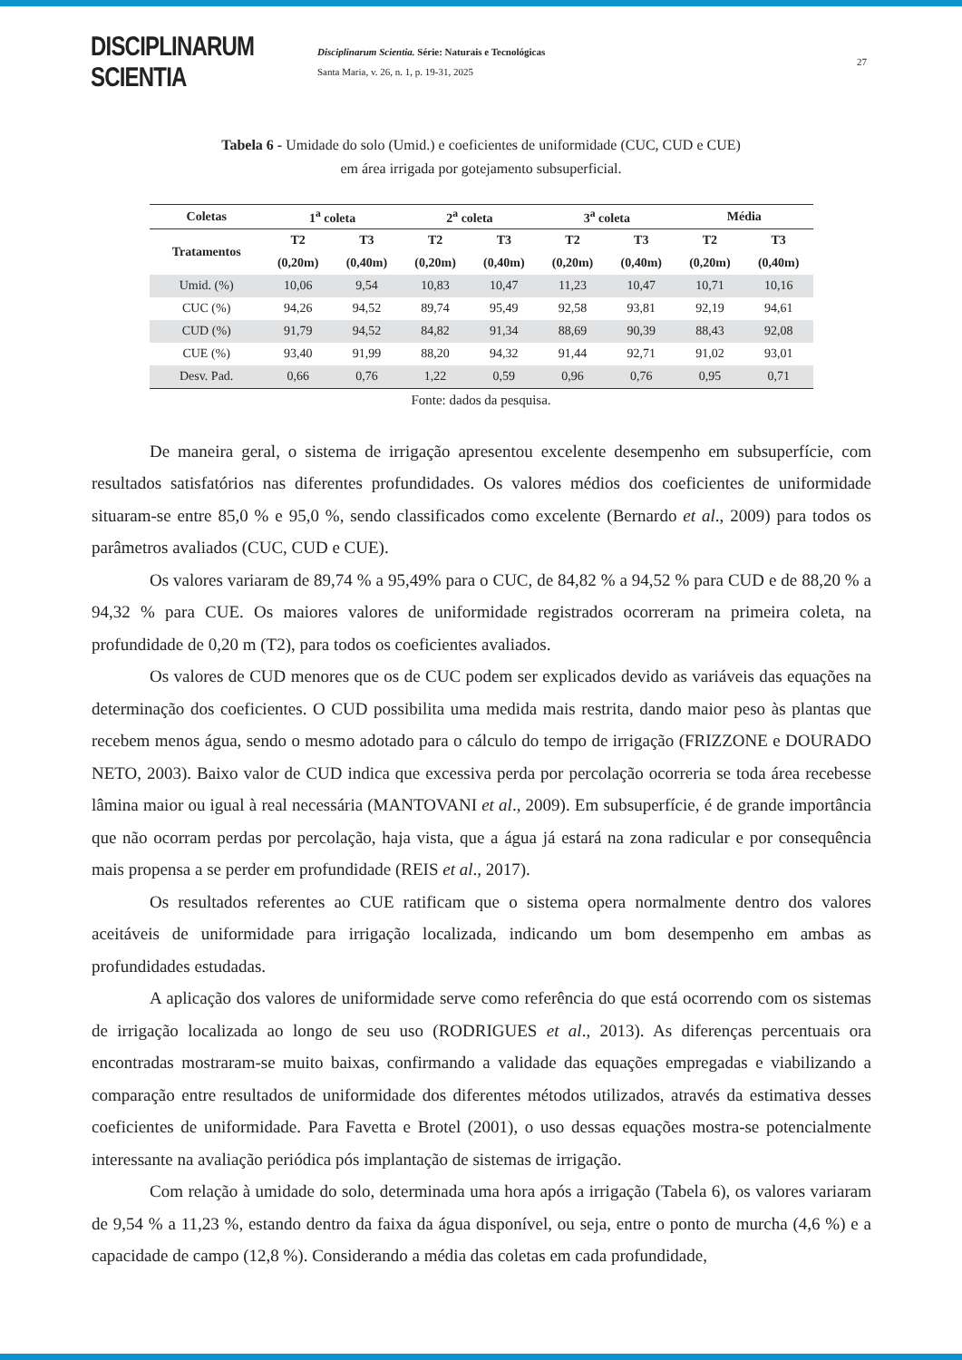DISCIPLINARUM SCIENTIA
Disciplinarum Scientia. Série: Naturais e Tecnológicas
Santa Maria, v. 26, n. 1, p. 19-31, 2025
27
Tabela 6 - Umidade do solo (Umid.) e coeficientes de uniformidade (CUC, CUD e CUE)
em área irrigada por gotejamento subsuperficial.
| Coletas | 1<sup>a</sup> coleta | | 2<sup>a</sup> coleta | | 3<sup>a</sup> coleta | | Média | |
| --- | --- | --- | --- | --- | --- | --- | --- | --- |
| Tratamentos | T2 | T3 | T2 | T3 | T2 | T3 | T2 | T3 |
| | (0,20m) | (0,40m) | (0,20m) | (0,40m) | (0,20m) | (0,40m) | (0,20m) | (0,40m) |
| Umid. (%) | 10,06 | 9,54 | 10,83 | 10,47 | 11,23 | 10,47 | 10,71 | 10,16 |
| CUC (%) | 94,26 | 94,52 | 89,74 | 95,49 | 92,58 | 93,81 | 92,19 | 94,61 |
| CUD (%) | 91,79 | 94,52 | 84,82 | 91,34 | 88,69 | 90,39 | 88,43 | 92,08 |
| CUE (%) | 93,40 | 91,99 | 88,20 | 94,32 | 91,44 | 92,71 | 91,02 | 93,01 |
| Desv. Pad. | 0,66 | 0,76 | 1,22 | 0,59 | 0,96 | 0,76 | 0,95 | 0,71 |
Fonte: dados da pesquisa.
De maneira geral, o sistema de irrigação apresentou excelente desempenho em subsuperfície, com resultados satisfatórios nas diferentes profundidades. Os valores médios dos coeficientes de uniformidade situaram-se entre 85,0 % e 95,0 %, sendo classificados como excelente (Bernardo et al., 2009) para todos os parâmetros avaliados (CUC, CUD e CUE).
Os valores variaram de 89,74 % a 95,49% para o CUC, de 84,82 % a 94,52 % para CUD e de 88,20 % a 94,32 % para CUE. Os maiores valores de uniformidade registrados ocorreram na primeira coleta, na profundidade de 0,20 m (T2), para todos os coeficientes avaliados.
Os valores de CUD menores que os de CUC podem ser explicados devido as variáveis das equações na determinação dos coeficientes. O CUD possibilita uma medida mais restrita, dando maior peso às plantas que recebem menos água, sendo o mesmo adotado para o cálculo do tempo de irrigação (FRIZZONE e DOURADO NETO, 2003). Baixo valor de CUD indica que excessiva perda por percolação ocorreria se toda área recebesse lâmina maior ou igual à real necessária (MANTOVANI et al., 2009). Em subsuperfície, é de grande importância que não ocorram perdas por percolação, haja vista, que a água já estará na zona radicular e por consequência mais propensa a se perder em profundidade (REIS et al., 2017).
Os resultados referentes ao CUE ratificam que o sistema opera normalmente dentro dos valores aceitáveis de uniformidade para irrigação localizada, indicando um bom desempenho em ambas as profundidades estudadas.
A aplicação dos valores de uniformidade serve como referência do que está ocorrendo com os sistemas de irrigação localizada ao longo de seu uso (RODRIGUES et al., 2013). As diferenças percentuais ora encontradas mostraram-se muito baixas, confirmando a validade das equações empregadas e viabilizando a comparação entre resultados de uniformidade dos diferentes métodos utilizados, através da estimativa desses coeficientes de uniformidade. Para Favetta e Brotel (2001), o uso dessas equações mostra-se potencialmente interessante na avaliação periódica pós implantação de sistemas de irrigação.
Com relação à umidade do solo, determinada uma hora após a irrigação (Tabela 6), os valores variaram de 9,54 % a 11,23 %, estando dentro da faixa da água disponível, ou seja, entre o ponto de murcha (4,6 %) e a capacidade de campo (12,8 %). Considerando a média das coletas em cada profundidade,